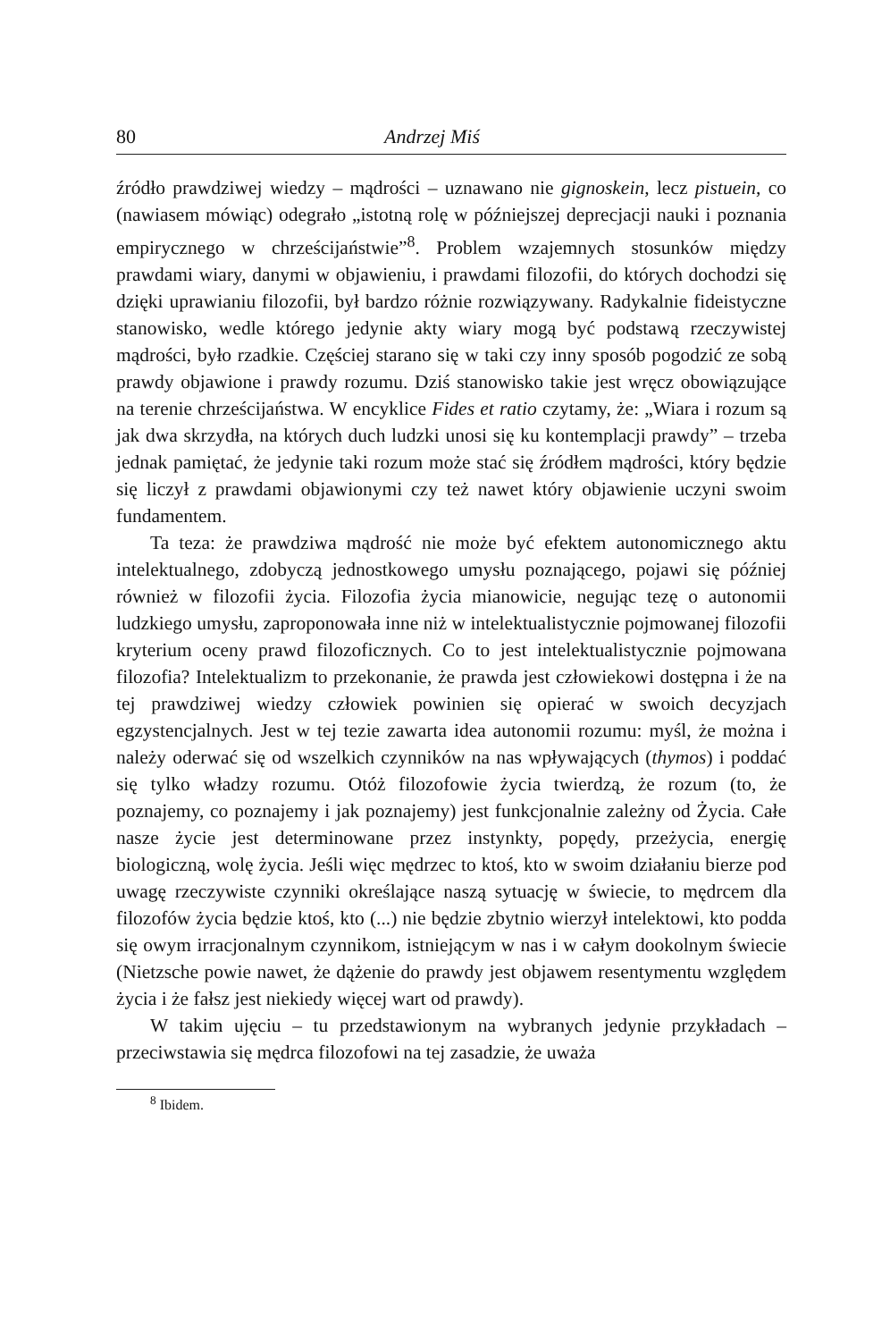80 Andrzej Miś
źródło prawdziwej wiedzy – mądrości – uznawano nie gignoskein, lecz pistuein, co (nawiasem mówiąc) odegrało „istotną rolę w późniejszej deprecjacji nauki i poznania empirycznego w chrześcijaństwie”<sup>8</sup>. Problem wzajemnych stosunków między prawdami wiary, danymi w objawieniu, i prawdami filozofii, do których dochodzi się dzięki uprawianiu filozofii, był bardzo różnie rozwiązywany. Radykalnie fideistyczne stanowisko, wedle którego jedynie akty wiary mogą być podstawą rzeczywistej mądrości, było rzadkie. Częściej starano się w taki czy inny sposób pogodzić ze sobą prawdy objawione i prawdy rozumu. Dziś stanowisko takie jest wręcz obowiązujące na terenie chrześcijaństwa. W encyklice Fides et ratio czytamy, że: „Wiara i rozum są jak dwa skrzydła, na których duch ludzki unosi się ku kontemplacji prawdy” – trzeba jednak pamiętać, że jedynie taki rozum może stać się źródłem mądrości, który będzie się liczył z prawdami objawionymi czy też nawet który objawienie uczyni swoim fundamentem.
Ta teza: że prawdziwa mądrość nie może być efektem autonomicznego aktu intelektualnego, zdobyczą jednostkowego umysłu poznającego, pojawi się później również w filozofii życia. Filozofia życia mianowicie, negując tezę o autonomii ludzkiego umysłu, zaproponowała inne niż w intelektualistycznie pojmowanej filozofii kryterium oceny prawd filozoficznych. Co to jest intelektualistycznie pojmowana filozofia? Intelektualizm to przekonanie, że prawda jest człowiekowi dostępna i że na tej prawdziwej wiedzy człowiek powinien się opierać w swoich decyzjach egzystencjalnych. Jest w tej tezie zawarta idea autonomii rozumu: myśl, że można i należy oderwać się od wszelkich czynników na nas wpływających (thymos) i poddać się tylko władzy rozumu. Otóż filozofowie życia twierdzą, że rozum (to, że poznajemy, co poznajemy i jak poznajemy) jest funkcjonalnie zależny od Życia. Całe nasze życie jest determinowane przez instynkty, popędy, przeżycia, energię biologiczną, wolę życia. Jeśli więc mędrzec to ktoś, kto w swoim działaniu bierze pod uwagę rzeczywiste czynniki określające naszą sytuację w świecie, to mędrcem dla filozofów życia będzie ktoś, kto (...) nie będzie zbytnio wierzył intelektowi, kto podda się owym irracjonalnym czynnikom, istniejącym w nas i w całym dookolnym świecie (Nietzsche powie nawet, że dążenie do prawdy jest objawem resentymentu względem życia i że fałsz jest niekiedy więcej wart od prawdy).
W takim ujęciu – tu przedstawionym na wybranych jedynie przykładach – przeciwstawia się mędrca filozofowi na tej zasadzie, że uważa
<sup>8</sup> Ibidem.